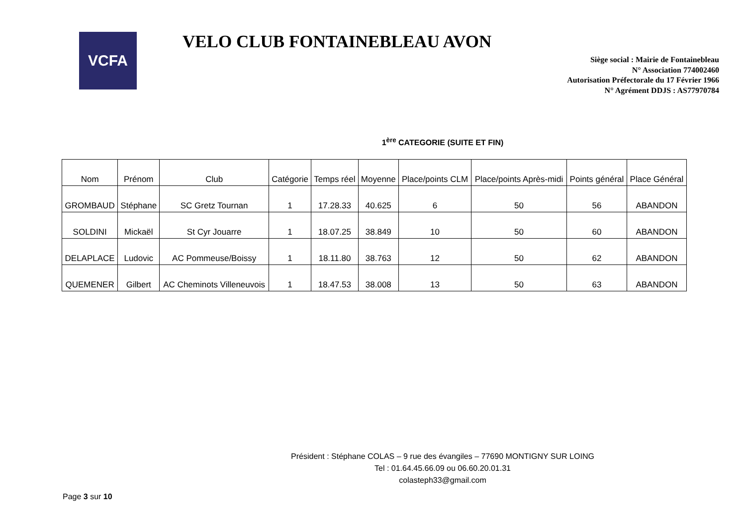VCFA
VELO CLUB FONTAINEBLEAU AVON
Siège social : Mairie de Fontainebleau
N° Association 774002460
Autorisation Préfectorale du 17 Février 1966
N° Agrément DDJS : AS77970784
1<sup>ère</sup> CATEGORIE (SUITE ET FIN)
| Nom | Prénom | Club | Catégorie | Temps réel | Moyenne | Place/points CLM | Place/points Après-midi | Points général | Place Général |
| --- | --- | --- | --- | --- | --- | --- | --- | --- | --- |
| GROMBAUD | Stéphane | SC Gretz Tournan | 1 | 17.28.33 | 40.625 | 6 | 50 | 56 | ABANDON |
| SOLDINI | Mickaël | St Cyr Jouarre | 1 | 18.07.25 | 38.849 | 10 | 50 | 60 | ABANDON |
| DELAPLACE | Ludovic | AC Pommeuse/Boissy | 1 | 18.11.80 | 38.763 | 12 | 50 | 62 | ABANDON |
| QUEMENER | Gilbert | AC Cheminots Villeneuvois | 1 | 18.47.53 | 38.008 | 13 | 50 | 63 | ABANDON |
Président : Stéphane COLAS – 9 rue des évangiles – 77690 MONTIGNY SUR LOING
Tel : 01.64.45.66.09 ou 06.60.20.01.31
colasteph33@gmail.com
Page 3 sur 10